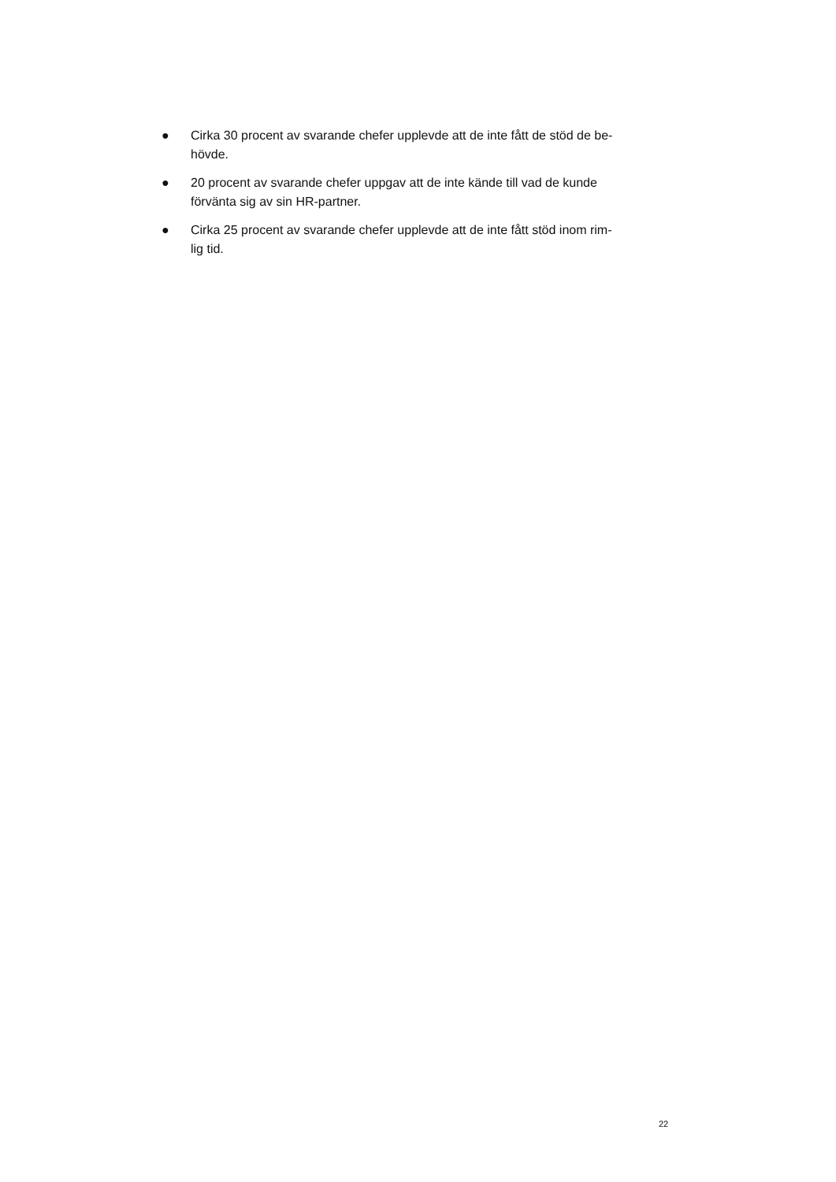● Cirka 30 procent av svarande chefer upplevde att de inte fått de stöd de be-
hövde.
● 20 procent av svarande chefer uppgav att de inte kände till vad de kunde
förvänta sig av sin HR-partner.
● Cirka 25 procent av svarande chefer upplevde att de inte fått stöd inom rim-
lig tid.
22